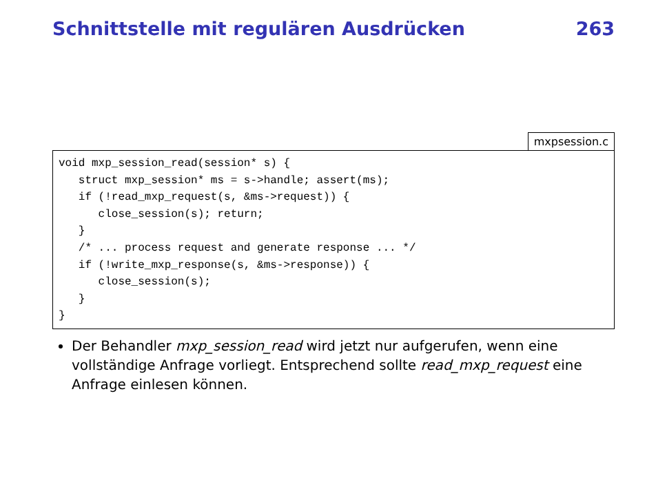Schnittstelle mit regulären Ausdrücken 263
mxpsession.c
void mxp_session_read(session* s) {
   struct mxp_session* ms = s->handle; assert(ms);
   if (!read_mxp_request(s, &ms->request)) {
      close_session(s); return;
   }
   /* ... process request and generate response ... */
   if (!write_mxp_response(s, &ms->response)) {
      close_session(s);
   }
}
Der Behandler mxp_session_read wird jetzt nur aufgerufen, wenn eine vollständige Anfrage vorliegt. Entsprechend sollte read_mxp_request eine Anfrage einlesen können.